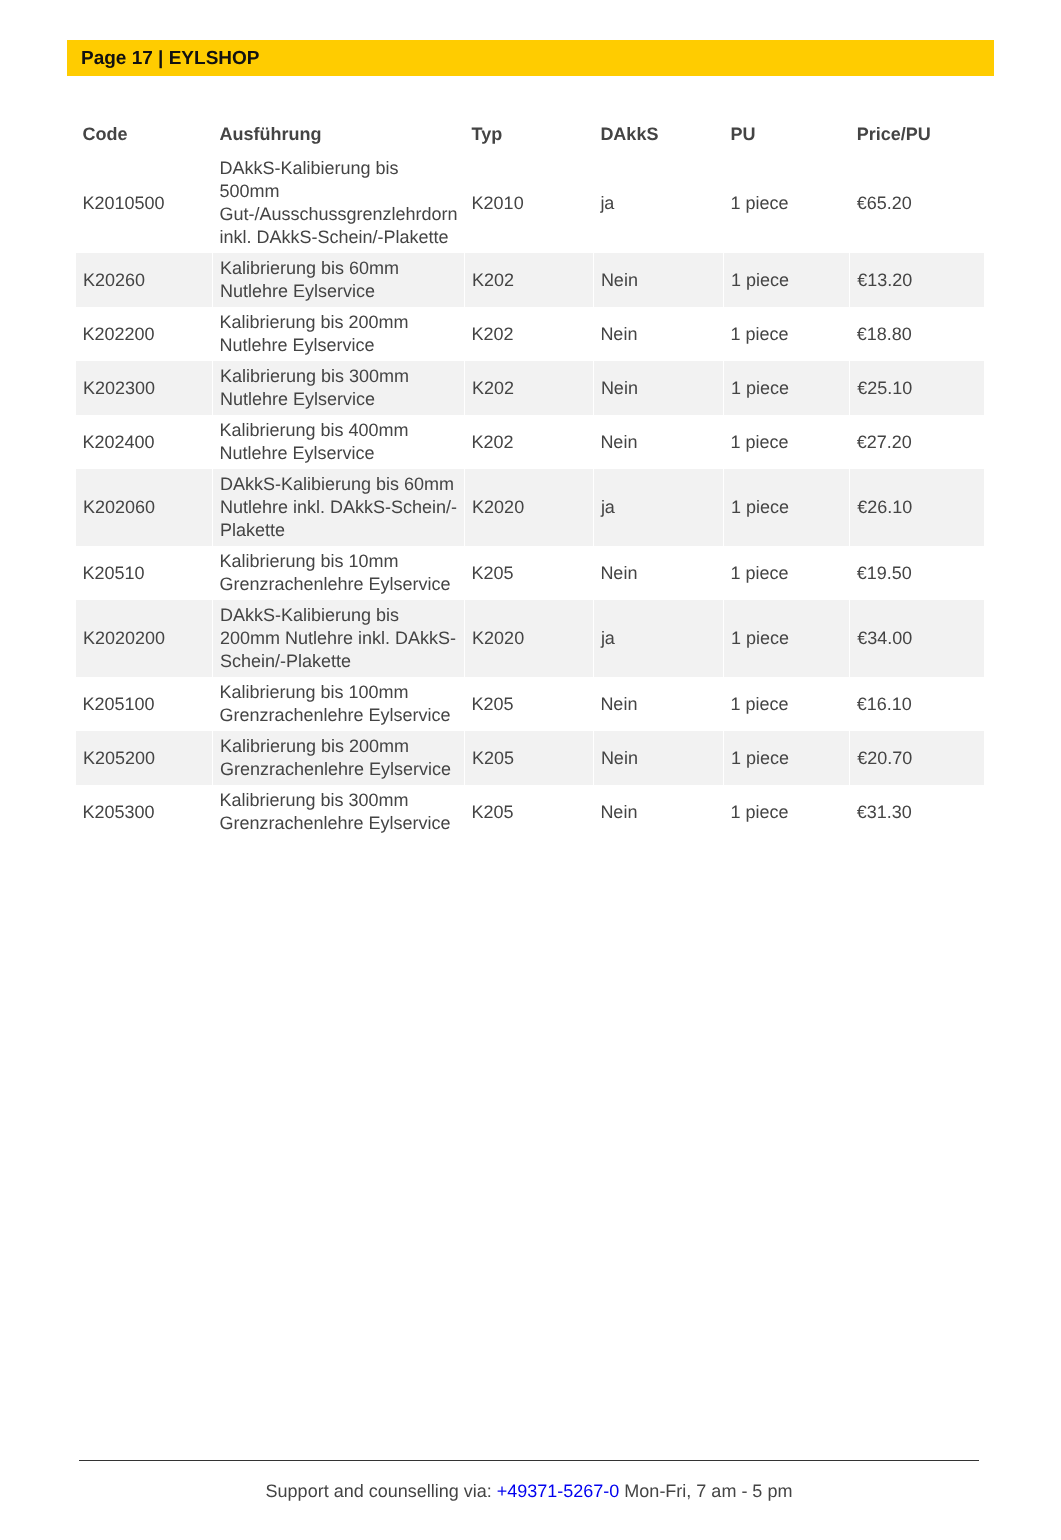Page 17 | EYLSHOP
| Code | Ausführung | Typ | DAkkS | PU | Price/PU |
| --- | --- | --- | --- | --- | --- |
| K2010500 | DAkkS-Kalibierung bis 500mm Gut-/Ausschussgrenzlehrdorn inkl. DAkkS-Schein/-Plakette | K2010 | ja | 1 piece | €65.20 |
| K20260 | Kalibrierung bis 60mm Nutlehre Eylservice | K202 | Nein | 1 piece | €13.20 |
| K202200 | Kalibrierung bis 200mm Nutlehre Eylservice | K202 | Nein | 1 piece | €18.80 |
| K202300 | Kalibrierung bis 300mm Nutlehre Eylservice | K202 | Nein | 1 piece | €25.10 |
| K202400 | Kalibrierung bis 400mm Nutlehre Eylservice | K202 | Nein | 1 piece | €27.20 |
| K202060 | DAkkS-Kalibierung bis 60mm Nutlehre inkl. DAkkS-Schein/-Plakette | K2020 | ja | 1 piece | €26.10 |
| K20510 | Kalibrierung bis 10mm Grenzrachenlehre Eylservice | K205 | Nein | 1 piece | €19.50 |
| K2020200 | DAkkS-Kalibierung bis 200mm Nutlehre inkl. DAkkS-Schein/-Plakette | K2020 | ja | 1 piece | €34.00 |
| K205100 | Kalibrierung bis 100mm Grenzrachenlehre Eylservice | K205 | Nein | 1 piece | €16.10 |
| K205200 | Kalibrierung bis 200mm Grenzrachenlehre Eylservice | K205 | Nein | 1 piece | €20.70 |
| K205300 | Kalibrierung bis 300mm Grenzrachenlehre Eylservice | K205 | Nein | 1 piece | €31.30 |
Support and counselling via: +49371-5267-0 Mon-Fri, 7 am - 5 pm